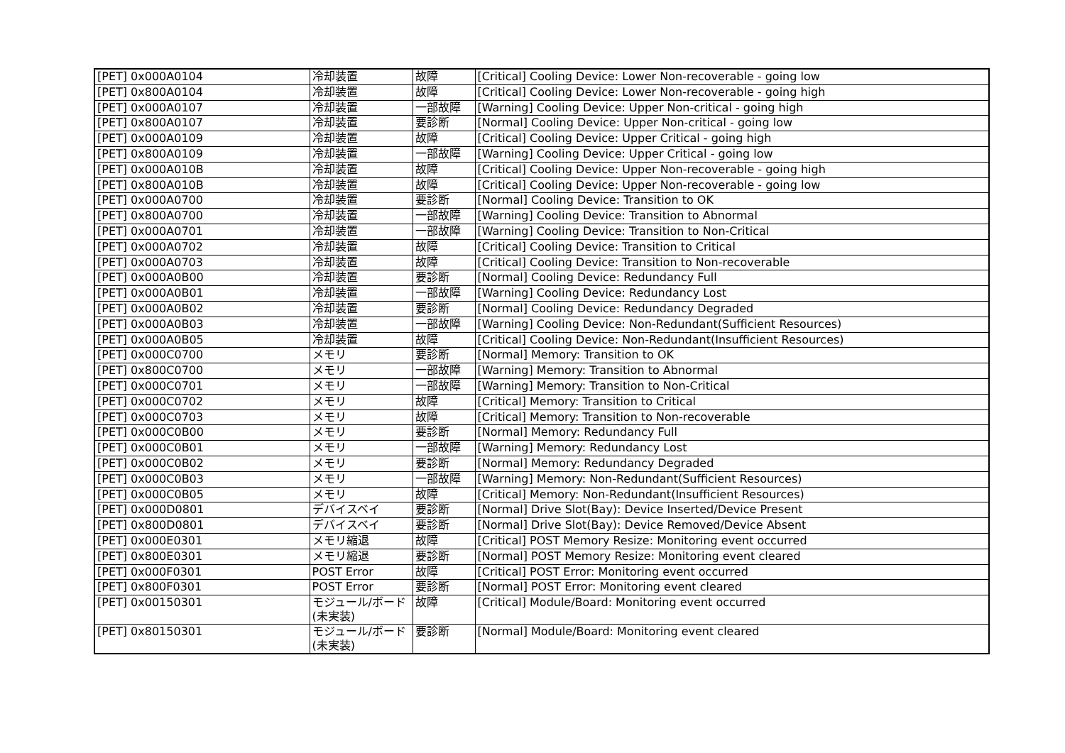| [PET] 0x000A0104 | 冷却装置 | 故障 | [Critical] Cooling Device: Lower Non-recoverable - going low |
| [PET] 0x800A0104 | 冷却装置 | 故障 | [Critical] Cooling Device: Lower Non-recoverable - going high |
| [PET] 0x000A0107 | 冷却装置 | 一部故障 | [Warning] Cooling Device: Upper Non-critical - going high |
| [PET] 0x800A0107 | 冷却装置 | 要診断 | [Normal] Cooling Device: Upper Non-critical - going low |
| [PET] 0x000A0109 | 冷却装置 | 故障 | [Critical] Cooling Device: Upper Critical - going high |
| [PET] 0x800A0109 | 冷却装置 | 一部故障 | [Warning] Cooling Device: Upper Critical - going low |
| [PET] 0x000A010B | 冷却装置 | 故障 | [Critical] Cooling Device: Upper Non-recoverable - going high |
| [PET] 0x800A010B | 冷却装置 | 故障 | [Critical] Cooling Device: Upper Non-recoverable - going low |
| [PET] 0x000A0700 | 冷却装置 | 要診断 | [Normal] Cooling Device: Transition to OK |
| [PET] 0x800A0700 | 冷却装置 | 一部故障 | [Warning] Cooling Device: Transition to Abnormal |
| [PET] 0x000A0701 | 冷却装置 | 一部故障 | [Warning] Cooling Device: Transition to Non-Critical |
| [PET] 0x000A0702 | 冷却装置 | 故障 | [Critical] Cooling Device: Transition to Critical |
| [PET] 0x000A0703 | 冷却装置 | 故障 | [Critical] Cooling Device: Transition to Non-recoverable |
| [PET] 0x000A0B00 | 冷却装置 | 要診断 | [Normal] Cooling Device: Redundancy Full |
| [PET] 0x000A0B01 | 冷却装置 | 一部故障 | [Warning] Cooling Device: Redundancy Lost |
| [PET] 0x000A0B02 | 冷却装置 | 要診断 | [Normal] Cooling Device: Redundancy Degraded |
| [PET] 0x000A0B03 | 冷却装置 | 一部故障 | [Warning] Cooling Device: Non-Redundant(Sufficient Resources) |
| [PET] 0x000A0B05 | 冷却装置 | 故障 | [Critical] Cooling Device: Non-Redundant(Insufficient Resources) |
| [PET] 0x000C0700 | メモリ | 要診断 | [Normal] Memory: Transition to OK |
| [PET] 0x800C0700 | メモリ | 一部故障 | [Warning] Memory: Transition to Abnormal |
| [PET] 0x000C0701 | メモリ | 一部故障 | [Warning] Memory: Transition to Non-Critical |
| [PET] 0x000C0702 | メモリ | 故障 | [Critical] Memory: Transition to Critical |
| [PET] 0x000C0703 | メモリ | 故障 | [Critical] Memory: Transition to Non-recoverable |
| [PET] 0x000C0B00 | メモリ | 要診断 | [Normal] Memory: Redundancy Full |
| [PET] 0x000C0B01 | メモリ | 一部故障 | [Warning] Memory: Redundancy Lost |
| [PET] 0x000C0B02 | メモリ | 要診断 | [Normal] Memory: Redundancy Degraded |
| [PET] 0x000C0B03 | メモリ | 一部故障 | [Warning] Memory: Non-Redundant(Sufficient Resources) |
| [PET] 0x000C0B05 | メモリ | 故障 | [Critical] Memory: Non-Redundant(Insufficient Resources) |
| [PET] 0x000D0801 | デバイスベイ | 要診断 | [Normal] Drive Slot(Bay): Device Inserted/Device Present |
| [PET] 0x800D0801 | デバイスベイ | 要診断 | [Normal] Drive Slot(Bay): Device Removed/Device Absent |
| [PET] 0x000E0301 | メモリ縮退 | 故障 | [Critical] POST Memory Resize: Monitoring event occurred |
| [PET] 0x800E0301 | メモリ縮退 | 要診断 | [Normal] POST Memory Resize: Monitoring event cleared |
| [PET] 0x000F0301 | POST Error | 故障 | [Critical] POST Error: Monitoring event occurred |
| [PET] 0x800F0301 | POST Error | 要診断 | [Normal] POST Error: Monitoring event cleared |
| [PET] 0x00150301 | モジュール/ボード(未実装) | 故障 | [Critical] Module/Board: Monitoring event occurred |
| [PET] 0x80150301 | モジュール/ボード(未実装) | 要診断 | [Normal] Module/Board: Monitoring event cleared |